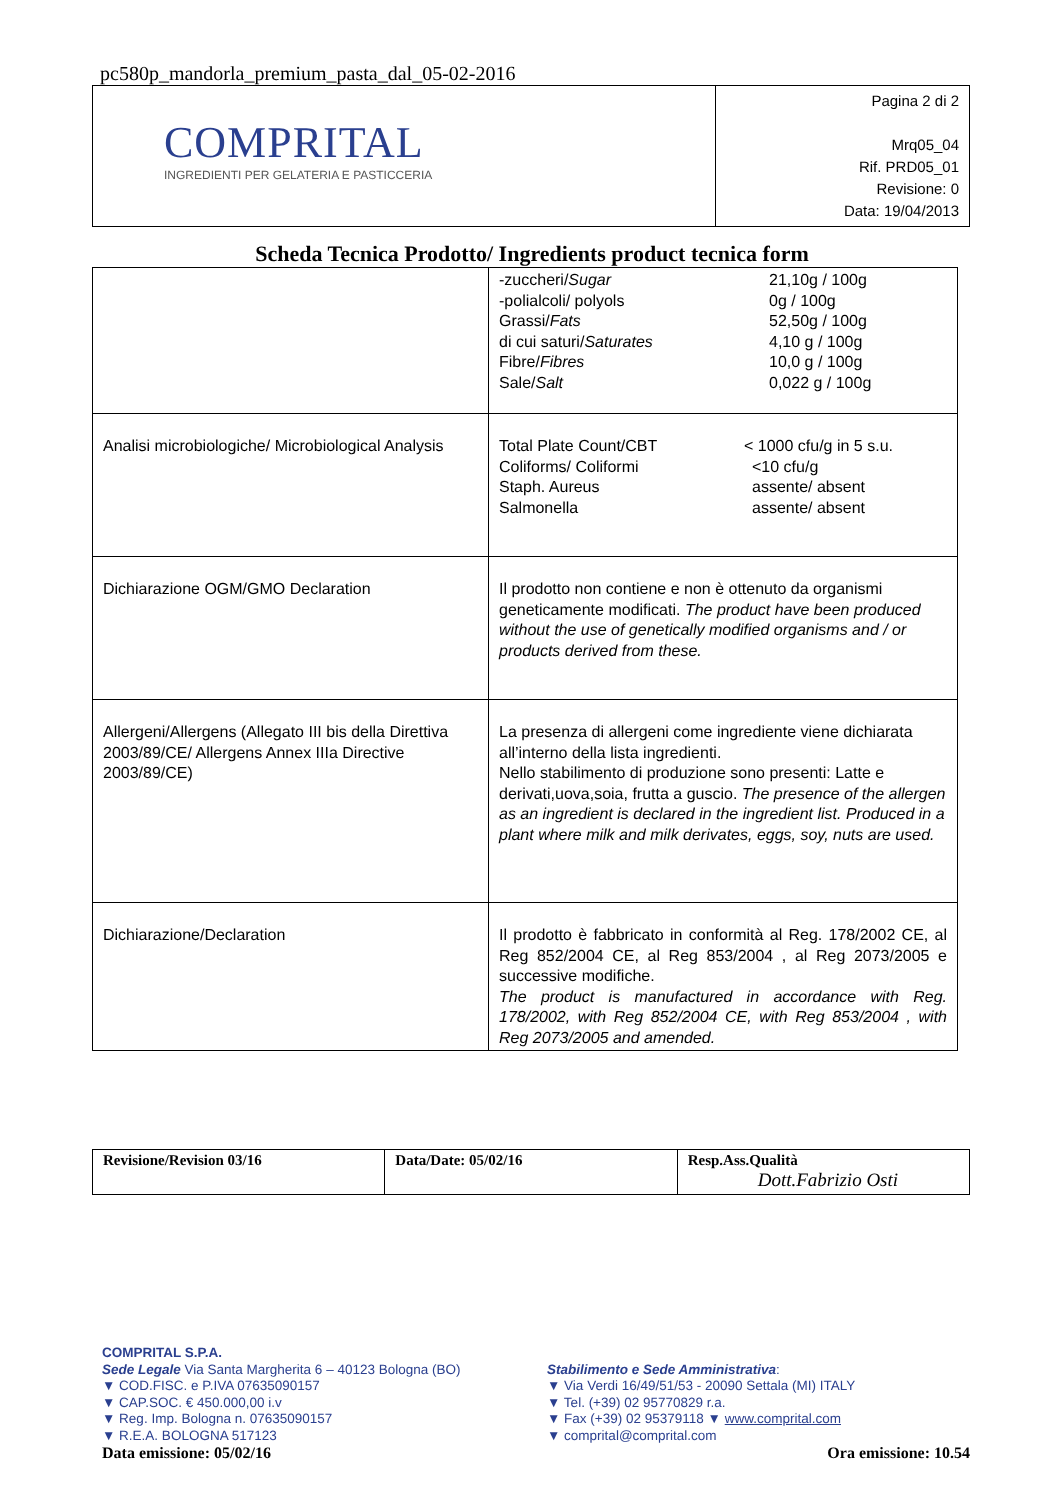pc580p_mandorla_premium_pasta_dal_05-02-2016
| COMPRITAL INGREDIENTI PER GELATERIA E PASTICCERIA | Pagina 2 di 2 Mrq05_04 Rif. PRD05_01 Revisione: 0 Data: 19/04/2013 |
Scheda Tecnica Prodotto/ Ingredients product tecnica form
| | -zuccheri/ Sugar 21,10g / 100g -polialcoli/ polyols 0g / 100g Grassi/ Fats 52,50g / 100g di cui saturi/ Saturates 4,10 g / 100g Fibre/ Fibres 10,0 g / 100g Sale/ Salt 0,022 g / 100g |
| Analisi microbiologiche/ Microbiological Analysis | Total Plate Count/CBT < 1000 cfu/g in 5 s.u. Coliforms/ Coliformi <10 cfu/g Staph. Aureus assente/ absent Salmonella assente/ absent |
| Dichiarazione OGM/GMO Declaration | Il prodotto non contiene e non è ottenuto da organismi geneticamente modificati. The product have been produced without the use of genetically modified organisms and / or products derived from these. |
| Allergeni/Allergens (Allegato III bis della Direttiva 2003/89/CE/ Allergens Annex IIIa Directive 2003/89/CE) | La presenza di allergeni come ingrediente viene dichiarata all’interno della lista ingredienti. Nello stabilimento di produzione sono presenti: Latte e derivati,uova,soia, frutta a guscio. The presence of the allergen as an ingredient is declared in the ingredient list. Produced in a plant where milk and milk derivates, eggs, soy, nuts are used. |
| Dichiarazione/Declaration | Il prodotto è fabbricato in conformità al Reg. 178/2002 CE, al Reg 852/2004 CE, al Reg 853/2004 , al Reg 2073/2005 e successive modifiche. The product is manufactured in accordance with Reg. 178/2002, with Reg 852/2004 CE, with Reg 853/2004 , with Reg 2073/2005 and amended. |
| Revisione/Revision 03/16 | Data/Date: 05/02/16 | Resp.Ass.Qualità Dott.Fabrizio Osti |
COMPRITAL S.P.A.
Sede Legale Via Santa Margherita 6 – 40123 Bologna (BO)
▼ COD.FISC. e P.IVA 07635090157
▼ CAP.SOC. € 450.000,00 i.v
▼ Reg. Imp. Bologna n. 07635090157
▼ R.E.A. BOLOGNA 517123
Stabilimento e Sede Amministrativa:
▼ Via Verdi 16/49/51/53 - 20090 Settala (MI) ITALY
▼ Tel. (+39) 02 95770829 r.a.
▼ Fax (+39) 02 95379118 ▼ www.comprital.com
▼ comprital@comprital.com
Data emissione: 05/02/16 Ora emissione: 10.54